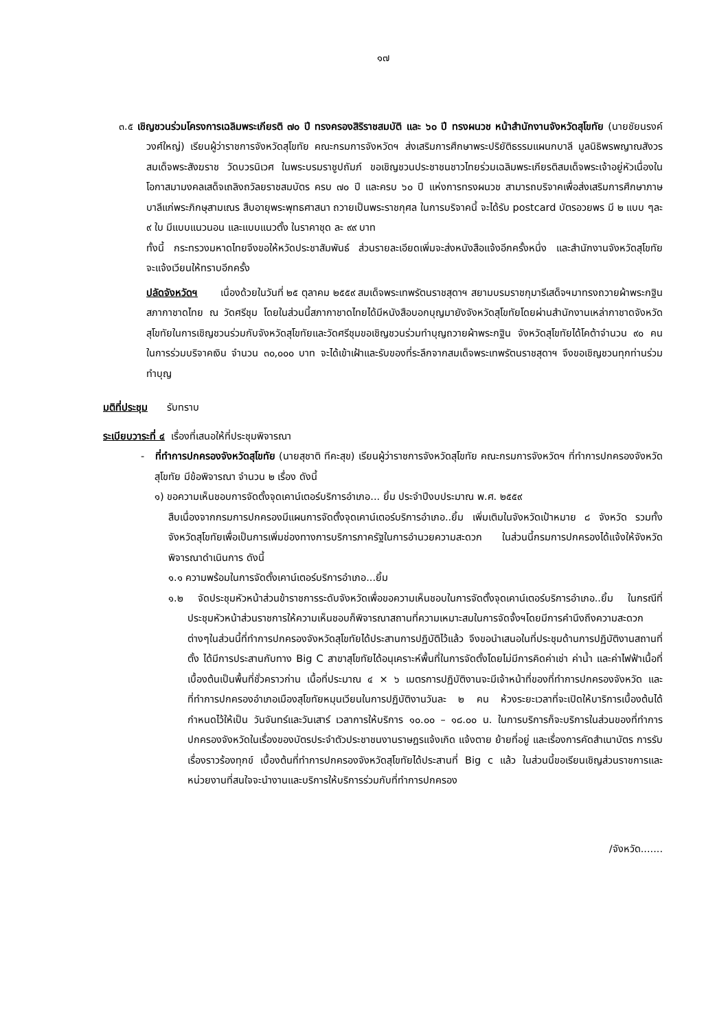๑๗
๓.๕ เชิญชวนร่วมโครงการเฉลิมพระเกียรติ ๗๐ ปี ทรงครองสิริราชสมบัติ และ ๖๐ ปี ทรงผนวช หน้าสำนักงานจังหวัดสุโขทัย (นายชัยนรงค์ วงศ์ใหญ่) เรียนผู้ว่าราชการจังหวัดสุโขทัย คณะกรมการจังหวัดฯ ส่งเสริมการศึกษาพระปริยัติธรรมแผนกบาลี มูลนิธิพรพญาณสังวร สมเด็จพระสังฆราช วัดบวรนิเวศ ในพระบรมราชูปถัมภ์ ขอเชิญชวนประชาชนชาวไทยร่วมเฉลิมพระเกียรติสมเด็จพระเจ้าอยู่หัวเนื่องในโอกาสมามงคลเสด็จเถลิงถวัลยราชสมบัตร ครบ ๗๐ ปี และครบ ๖๐ ปี แห่งการทรงผนวช สามารถบริจาคเพื่อส่งเสริมการศึกษาภาษบาลีแก่พระภิกษุสามเณร สืบอายุพระพุทธศาสนา ถวายเป็นพระราชกุศล ในการบริจาคนี้ จะได้รับ postcard บัตรอวยพร มี ๒ แบบ ๆละ ๙ ใบ มีแบบแนวนอน และแบบแนวตั้ง ในราคาชุด ละ ๙๙ บาท
ทั้งนี้ กระทรวงมหาดไทยจึงขอให้หวัดประชาสัมพันธ์ ส่วนรายละเอียดเพิ่มจะส่งหนังสือแจ้งอีกครั้งหนึ่ง และสำนักงานจังหวัดสุโขทัยจะแจ้งเวียนให้ทราบอีกครั้ง
ปลัดจังหวัดฯ เนื่องด้วยในวันที่ ๒๕ ตุลาคม ๒๕๕๙ สมเด็จพระเทพรัตนราชสุดาฯ สยามบรมราชกุมารีเสด็จฯมาทรงถวายผ้าพระกฐินสภากาชาดไทย ณ วัดศรีชุม โดยในส่วนนี้สภากาชาดไทยได้มีหนังสือบอกบุญมายังจังหวัดสุโขทัยโดยผ่านสำนักงานเหล่ากาชาดจังหวัดสุโขทัยในการเชิญชวนร่วมกับจังหวัดสุโขทัยและวัดศรีชุมขอเชิญชวนร่วมทำบุญถวายผ้าพระกฐิน จังหวัดสุโขทัยได้โคต้าจำนวน ๙๐ คน ในการร่วมบริจาคเงิน จำนวน ๓๐,๐๐๐ บาท จะได้เข้าเฝ้าและรับของที่ระลึกจากสมเด็จพระเทพรัตนราชสุดาฯ จึงขอเชิญชวนทุกท่านร่วมทำบุญ
มติที่ประชุม รับทราบ
ระเบียบวาระที่ ๔ เรื่องที่เสนอให้ที่ประชุมพิจารณา
- ที่ทำการปกครองจังหวัดสุโขทัย (นายสุชาติ ทีคะสุข) เรียนผู้ว่าราชการจังหวัดสุโขทัย คณะกรมการจังหวัดฯ ที่ทำการปกครองจังหวัดสุโขทัย มีข้อพิจารณา จำนวน ๒ เรื่อง ดังนี้
๑) ขอความเห็นชอบการจัดตั้งจุดเคาน์เตอร์บริการอำเภอ... ยิ้ม ประจำปีงบประมาณ พ.ศ. ๒๕๕๙
สืบเนื่องจากกรมการปกครองมีแผนการจัดตั้งจุดเคาน์เตอร์บริการอำเภอ..ยิ้ม เพิ่มเติมในจังหวัดเป้าหมาย ๘ จังหวัด รวมทั้งจังหวัดสุโขทัยเพื่อเป็นการเพิ่มช่องทางการบริการภาครัฐในการอำนวยความสะดวก ในส่วนนี้กรมการปกครองได้แจ้งให้จังหวัดพิจารณาดำเนินการ ดังนี้
๑.๑ ความพร้อมในการจัดตั้งเคาน์เตอร์บริการอำเภอ...ยิ้ม
๑.๒ จัดประชุมหัวหน้าส่วนข้าราชการระดับจังหวัดเพื่อขอความเห็นชอบในการจัดตั้งจุดเคาน์เตอร์บริการอำเภอ..ยิ้ม ในกรณีที่ประชุมหัวหน้าส่วนราชการให้ความเห็นชอบก็พิจารณาสถานที่ความเหมาะสมในการจัดจั้งฯโดยมีการคำนึงถึงความสะดวกต่างๆในส่วนนี้ที่ทำการปกครองจังหวัดสุโขทัยได้ประสานการปฏิบัติไว้แล้ว จึงขอนำเสนอในที่ประชุมด้านการปฏิบัติงานสถานที่ตั้ง ได้มีการประสานกับทาง Big C สาขาสุโขทัยได้อนุเคราะห์พื้นที่ในการจัดตั้งโดยไม่มีการคิดค่าเช่า ค่าน้ำ และค่าไฟฟ้าเนื้อที่เบื้องต้นเป็นพื้นที่ชั่วคราวก่าน เนื้อที่ประมาณ ๔ × ๖ เมตรการปฏิบัติงานจะมีเจ้าหน้าที่ของที่ทำการปกครองจังหวัด และที่ทำการปกครองอำเภอเมืองสุโขทัยหมุนเวียนในการปฏิบัติงานวันละ ๒ คน ห้วงระยะเวลาที่จะเปิดให้บาริการเบื้องต้นได้กำหนดไว้ให้เป็น วันจันทร์และวันเสาร์ เวลาการให้บริการ ๑๐.๐๐ – ๑๘.๐๐ น. ในการบริการก็จะบริการในส่วนของที่ทำการปกครองจังหวัดในเรื่องของบัตรประจำตัวประชาชนงานราษฎรแจ้งเกิด แจ้งตาย ย้ายที่อยู่ และเรื่องการคัดสำเนาบัตร การรับเรื่องราวร้องทุกข์ เบื้องต้นที่ทำการปกครองจังหวัดสุโขทัยได้ประสานที่ Big c แล้ว ในส่วนนี้ขอเรียนเชิญส่วนราชการและหน่วยงานที่สนใจจะนำงานและบริการให้บริการร่วมกับที่ทำการปกครอง
/จังหวัด.......